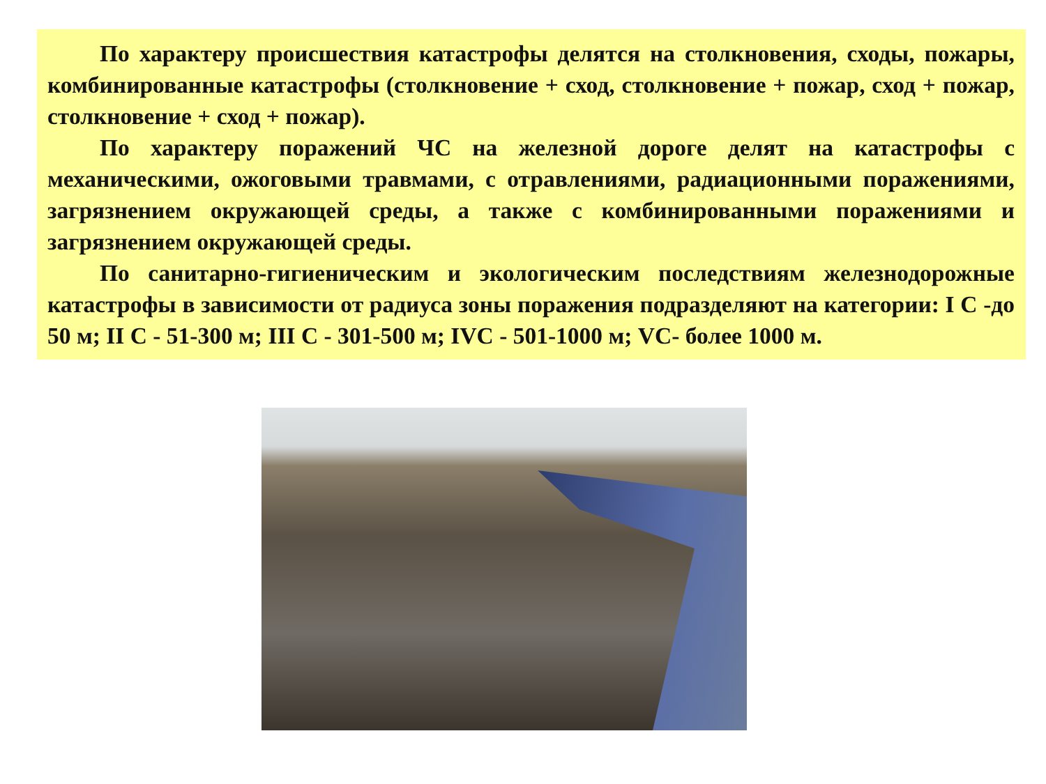По характеру происшествия катастрофы делятся на столкновения, сходы, пожары, комбинированные катастрофы (столкновение + сход, столкновение + пожар, сход + пожар, столкновение + сход + пожар).
По характеру поражений ЧС на железной дороге делят на катастрофы с механическими, ожоговыми травмами, с отравлениями, радиационными поражениями, загрязнением окружающей среды, а также с комбинированными поражениями и загрязнением окружающей среды.
По санитарно-гигиеническим и экологическим последствиям железнодорожные катастрофы в зависимости от радиуса зоны поражения подразделяют на категории: I С -до 50 м; II С - 51-300 м; III С - 301-500 м; IVC - 501-1000 м; VC- более 1000 м.